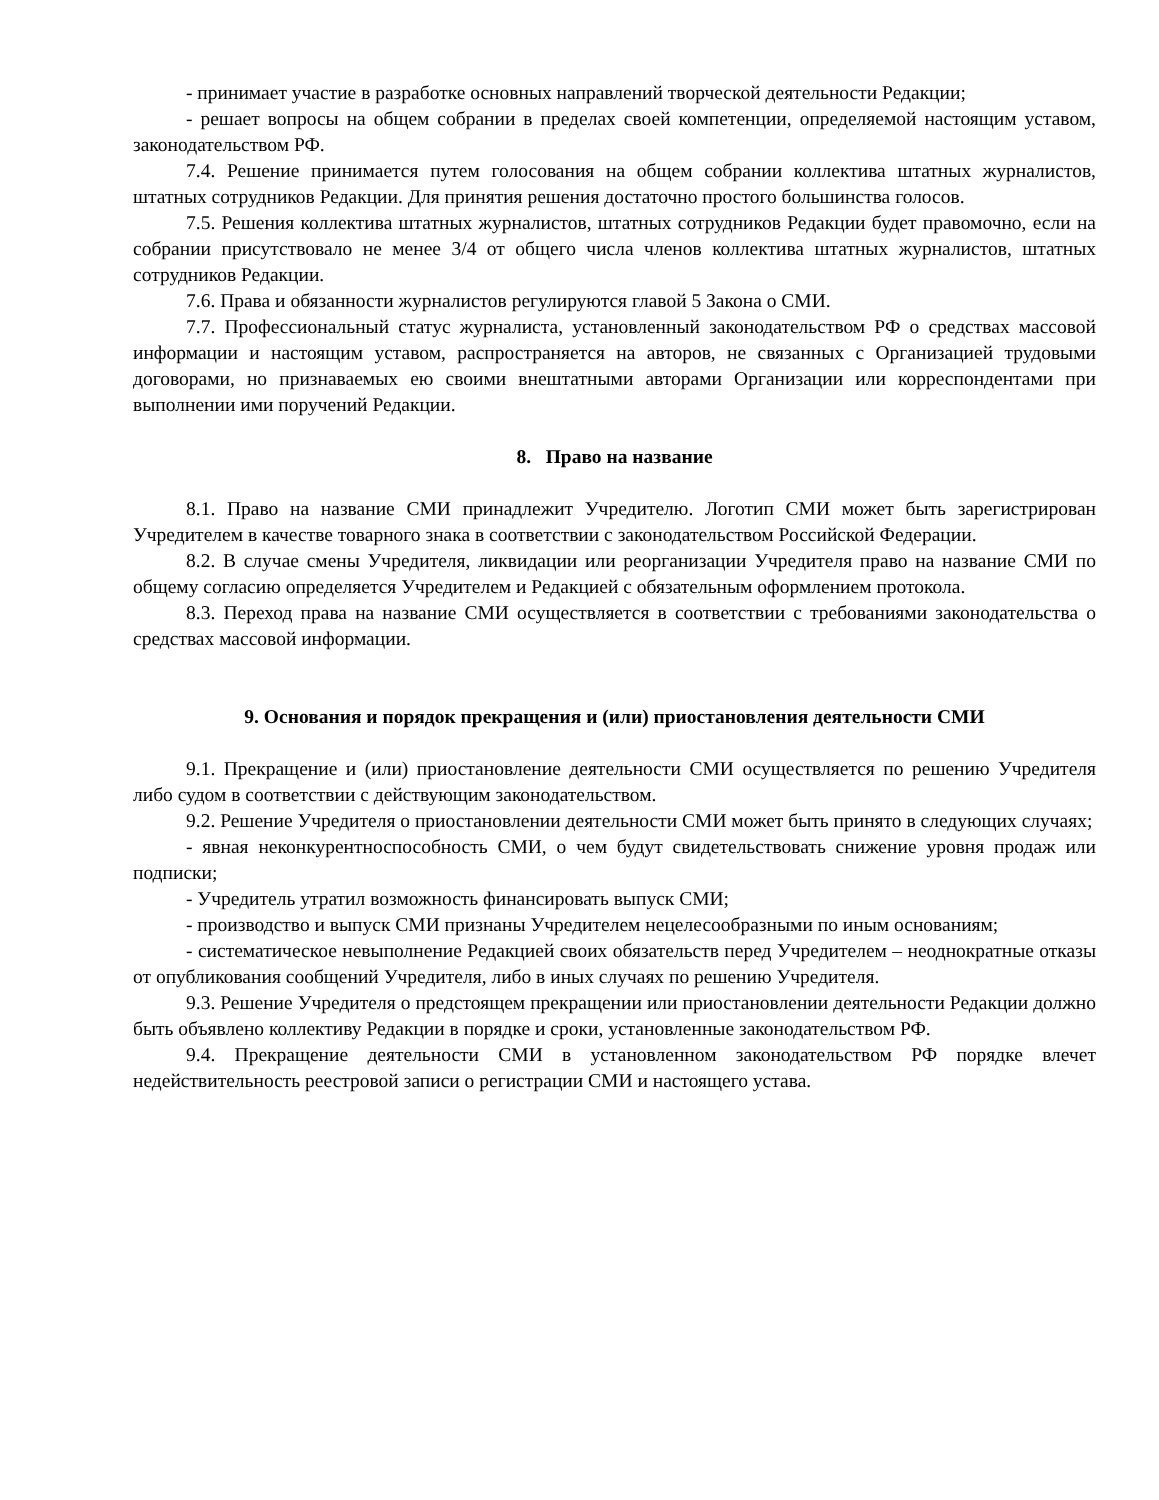- принимает участие в разработке основных направлений творческой деятельности Редакции;
- решает вопросы на общем собрании в пределах своей компетенции, определяемой настоящим уставом, законодательством РФ.
7.4. Решение принимается путем голосования на общем собрании коллектива штатных журналистов, штатных сотрудников Редакции. Для принятия решения достаточно простого большинства голосов.
7.5. Решения коллектива штатных журналистов, штатных сотрудников Редакции будет правомочно, если на собрании присутствовало не менее 3/4 от общего числа членов коллектива штатных журналистов, штатных сотрудников Редакции.
7.6. Права и обязанности журналистов регулируются главой 5 Закона о СМИ.
7.7. Профессиональный статус журналиста, установленный законодательством РФ о средствах массовой информации и настоящим уставом, распространяется на авторов, не связанных с Организацией трудовыми договорами, но признаваемых ею своими внештатными авторами Организации или корреспондентами при выполнении ими поручений Редакции.
8. Право на название
8.1. Право на название СМИ принадлежит Учредителю. Логотип СМИ может быть зарегистрирован Учредителем в качестве товарного знака в соответствии с законодательством Российской Федерации.
8.2. В случае смены Учредителя, ликвидации или реорганизации Учредителя право на название СМИ по общему согласию определяется Учредителем и Редакцией с обязательным оформлением протокола.
8.3. Переход права на название СМИ осуществляется в соответствии с требованиями законодательства о средствах массовой информации.
9. Основания и порядок прекращения и (или) приостановления деятельности СМИ
9.1. Прекращение и (или) приостановление деятельности СМИ осуществляется по решению Учредителя либо судом в соответствии с действующим законодательством.
9.2. Решение Учредителя о приостановлении деятельности СМИ может быть принято в следующих случаях;
- явная неконкурентноспособность СМИ, о чем будут свидетельствовать снижение уровня продаж или подписки;
- Учредитель утратил возможность финансировать выпуск СМИ;
- производство и выпуск СМИ признаны Учредителем нецелесообразными по иным основаниям;
- систематическое невыполнение Редакцией своих обязательств перед Учредителем – неоднократные отказы от опубликования сообщений Учредителя, либо в иных случаях по решению Учредителя.
9.3. Решение Учредителя о предстоящем прекращении или приостановлении деятельности Редакции должно быть объявлено коллективу Редакции в порядке и сроки, установленные законодательством РФ.
9.4. Прекращение деятельности СМИ в установленном законодательством РФ порядке влечет недействительность реестровой записи о регистрации СМИ и настоящего устава.